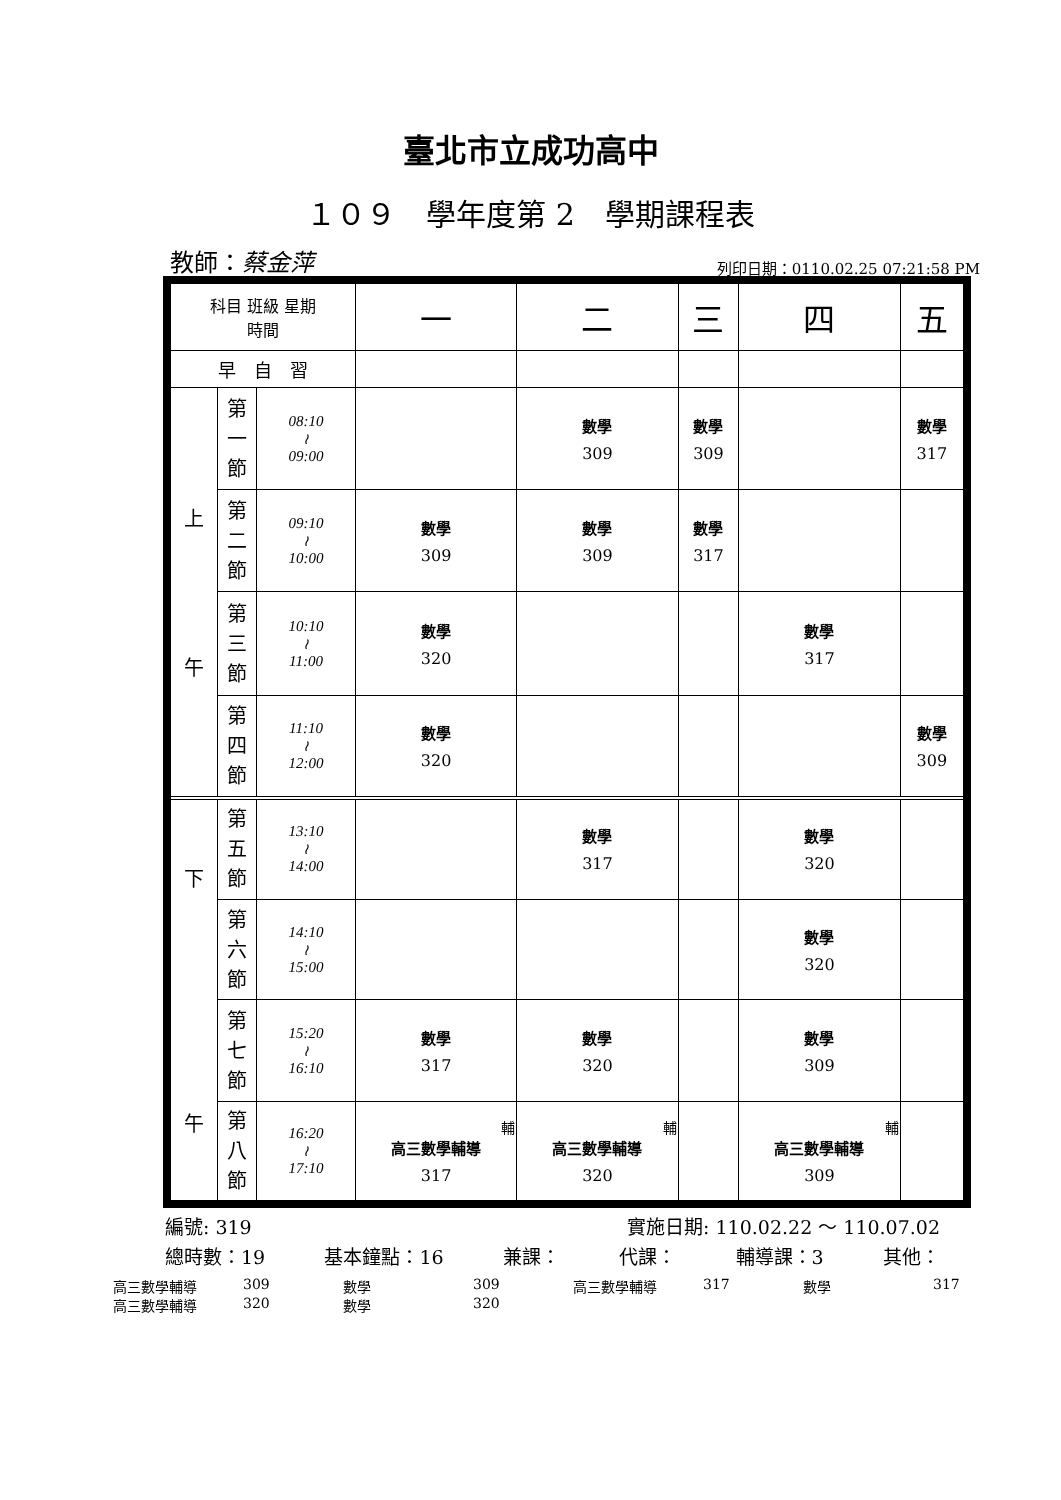臺北市立成功高中
１０９　學年度第 2　學期課程表
教師：蔡金萍 列印日期：0110.02.25 07:21:58 PM
| 科目 班級 星期 時間 | | | 一 | 二 | 三 | 四 | 五 |
| --- | --- | --- | --- | --- | --- | --- | --- |
| 早 自 習 | | | | | | | |
| 上 午 | 第 一 節 | 08:10 ≀ 09:00 | | 數學 309 | 數學 309 | | 數學 317 |
| | 第 二 節 | 09:10 ≀ 10:00 | 數學 309 | 數學 309 | 數學 317 | | |
| | 第 三 節 | 10:10 ≀ 11:00 | 數學 320 | | | 數學 317 | |
| | 第 四 節 | 11:10 ≀ 12:00 | 數學 320 | | | | 數學 309 |
| 下 午 | 第 五 節 | 13:10 ≀ 14:00 | | 數學 317 | | 數學 320 | |
| | 第 六 節 | 14:10 ≀ 15:00 | | | | 數學 320 | |
| | 第 七 節 | 15:20 ≀ 16:10 | 數學 317 | 數學 320 | | 數學 309 | |
| | 第 八 節 | 16:20 ≀ 17:10 | 輔 高三數學輔導 317 | 輔 高三數學輔導 320 | | 輔 高三數學輔導 309 | |
編號: 319 實施日期: 110.02.22 ～ 110.07.02
總時數：19 基本鐘點：16 兼課： 代課： 輔導課：3 其他：
高三數學輔導 309 數學 309 高三數學輔導 317 數學 317
高三數學輔導 320 數學 320